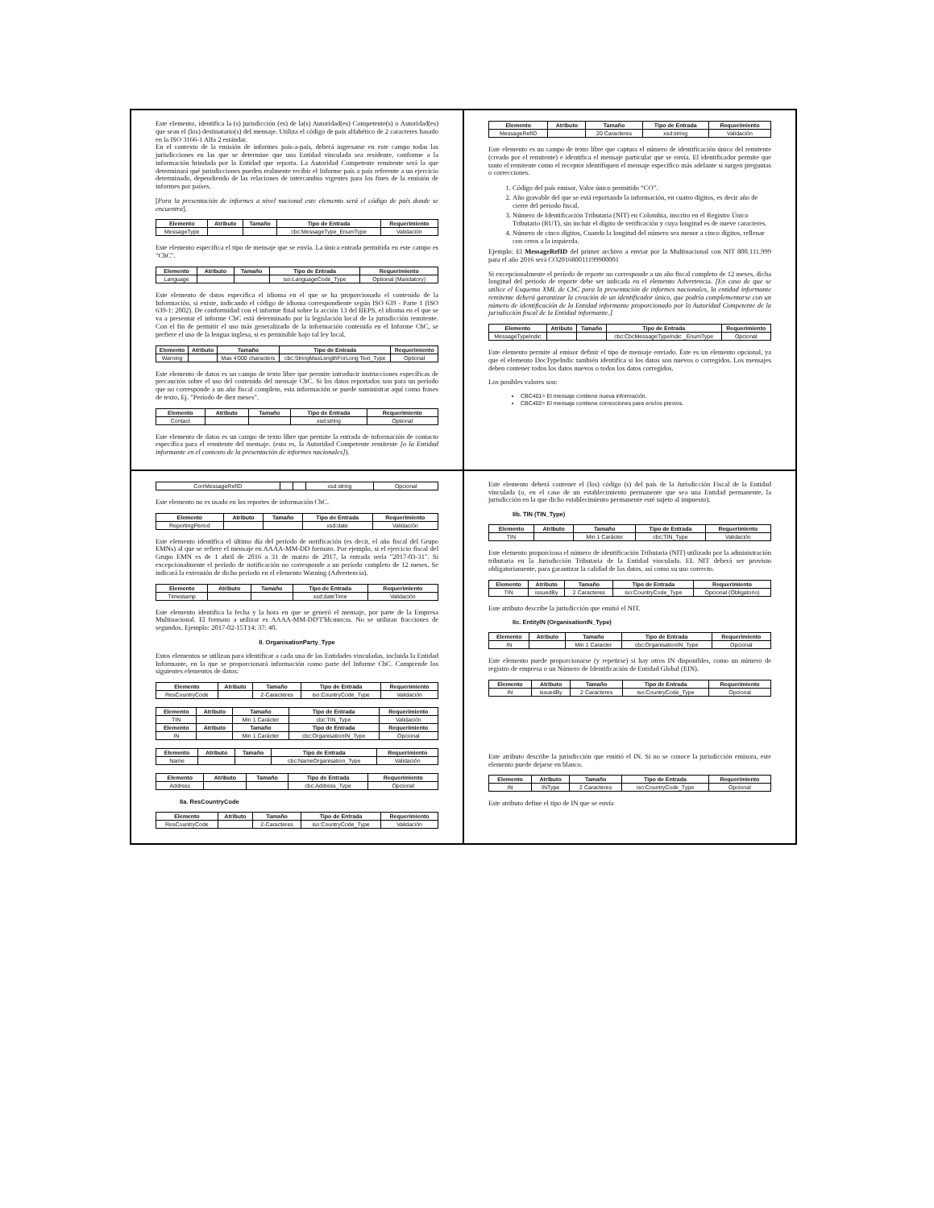Este elemento, identifica la (s) jurisdicción (es) de la(s) Autoridad(es) Competente(s) o Autoridad(es) que sean el (los) destinatario(s) del mensaje. Utiliza el código de país alfabético de 2 caracteres basado en la ISO 3166-1 Alfa 2 estándar.
En el contexto de la emisión de informes país-a-país, deberá ingresarse en este campo todas las jurisdicciones en las que se determine que una Entidad vinculada sea residente, conforme a la información brindada por la Entidad que reporta. La Autoridad Competente remitente será la que determinará qué jurisdicciones pueden realmente recibir el Informe país a país referente a un ejercicio determinado, dependiendo de las relaciones de intercambio vigentes para los fines de la emisión de informes por países.
[Para la presentación de informes a nivel nacional este elemento será el código de país donde se encuentra].
| Elemento | Atributo | Tamaño | Tipo de Entrada | Requerimiento |
| --- | --- | --- | --- | --- |
| MessageType | | | cbc:MessageType_EnumType | Validación |
Este elemento especifica el tipo de mensaje que se envía. La única entrada permitida en este campo es "CbC".
| Elemento | Atributo | Tamaño | Tipo de Entrada | Requerimiento |
| --- | --- | --- | --- | --- |
| Language | | | iso:LanguageCode_Type | Optional (Mandatory) |
Este elemento de datos especifica el idioma en el que se ha proporcionado el contenido de la Información, si existe, indicando el código de idioma correspondiente según ISO 639 - Parte 1 (ISO 639-1: 2002). De conformidad con el informe final sobre la acción 13 del BEPS, el idioma en el que se va a presentar el informe CbC está determinado por la legislación local de la jurisdicción remitente. Con el fin de permitir el uso más generalizado de la información contenida en el Informe CbC, se prefiere el uso de la lengua inglesa, si es permisible bajo tal ley local.
| Elemento | Atributo | Tamaño | Tipo de Entrada | Requerimiento |
| --- | --- | --- | --- | --- |
| Warning | | Max 4'000 characters | cbc:StringMaxLengthForLong Text_Type | Optional |
Este elemento de datos es un campo de texto libre que permite introducir instrucciones específicas de precaución sobre el uso del contenido del mensaje CbC. Si los datos reportados son para un período que no corresponde a un año fiscal completo, esta información se puede suministrar aquí como frases de texto, Ej. "Período de diez meses".
| Elemento | Atributo | Tamaño | Tipo de Entrada | Requerimiento |
| --- | --- | --- | --- | --- |
| Contact | | | xsd:string | Optional |
Este elemento de datos es un campo de texto libre que permite la entrada de información de contacto específica para el remitente del mensaje. (esto es, la Autoridad Competente remitente [o la Entidad informante en el contexto de la presentación de informes nacionales]).
| Elemento | Atributo | Tamaño | Tipo de Entrada | Requerimiento |
| --- | --- | --- | --- | --- |
| MessageRefID | | 20 Caracteres | xsd:string | Validación |
Este elemento es un campo de texto libre que captura el número de identificación único del remitente (creado por el remitente) e identifica el mensaje particular que se envía. El identificador permite que tanto el remitente como el receptor identifiquen el mensaje específico más adelante si surgen preguntas o correcciones.
1. Código del país emisor, Valor único permitido “CO”.
2. Año gravable del que se está reportando la información, en cuatro dígitos, es decir año de cierre del periodo fiscal.
3. Número de Identificación Tributaria (NIT) en Colombia, inscrito en el Registro Único Tributario (RUT), sin incluir el dígito de verificación y cuya longitud es de nueve caracteres.
4. Número de cinco dígitos, Cuando la longitud del número sea menor a cinco dígitos, rellenar con ceros a la izquierda.
Ejemplo: El MessageRefID del primer archivo a enviar por la Multinacional con NIT 800.111.999 para el año 2016 será CO201680011199900001
Si excepcionalmente el período de reporte no corresponde a un año fiscal completo de 12 meses, dicha longitud del periodo de reporte debe ser indicada en el elemento Advertencia. [En caso de que se utilice el Esquema XML de CbC para la presentación de informes nacionales, la entidad informante remitente deberá garantizar la creación de un identificador único, que podría complementarse con un número de identificación de la Entidad informante proporcionado por la Autoridad Competente de la jurisdicción fiscal de la Entidad informante.]
| Elemento | Atributo | Tamaño | Tipo de Entrada | Requerimiento |
| --- | --- | --- | --- | --- |
| MessageTypeIndic | | | cbc:CbcMessageTypeIndic _EnumType | Opcional |
Este elemento permite al emisor definir el tipo de mensaje enviado. Éste es un elemento opcional, ya que el elemento DocTypeIndic también identifica si los datos son nuevos o corregidos. Los mensajes deben contener todos los datos nuevos o todos los datos corregidos.
Los posibles valores son:
CBC401= El mensaje contiene nueva información.
CBC402= El mensaje contiene correcciones para envíos previos.
| CorrMessageRefID | | | xsd:string | Opcional |
Este elemento no es usado en los reportes de información CbC.
| Elemento | Atributo | Tamaño | Tipo de Entrada | Requerimiento |
| --- | --- | --- | --- | --- |
| ReportingPeriod | | | xsd:date | Validación |
Este elemento identifica el último día del período de notificación (es decir, el año fiscal del Grupo EMNs) al que se refiere el mensaje en AAAA-MM-DD formato. Por ejemplo, si el ejercicio fiscal del Grupo EMN es de 1 abril de 2016 a 31 de marzo de 2017, la entrada sería "2017-03-31". Si excepcionalmente el período de notificación no corresponde a un período completo de 12 meses. Se indicará la extensión de dicho periodo en el elemento Warning (Advertencia).
| Elemento | Atributo | Tamaño | Tipo de Entrada | Requerimiento |
| --- | --- | --- | --- | --- |
| Timestamp | | | xsd:dateTime | Validación |
Este elemento identifica la fecha y la hora en que se generó el mensaje, por parte de la Empresa Multinacional. El formato a utilizar es AAAA-MM-DD'T'hh:mm:ss. No se utilizan fracciones de segundos. Ejemplo: 2017-02-15T14: 37: 40.
II. OrganisationParty_Type
Estos elementos se utilizan para identificar a cada una de las Entidades vinculadas, incluida la Entidad Informante, en la que se proporcionará información como parte del Informe CbC. Comprende los siguientes elementos de datos:
| Elemento | Atributo | Tamaño | Tipo de Entrada | Requerimiento |
| --- | --- | --- | --- | --- |
| ResCountryCode | | 2-Caracteres | iso:CountryCode_Type | Validación |
| Elemento | Atributo | Tamaño | Tipo de Entrada | Requerimiento |
| --- | --- | --- | --- | --- |
| TIN | | Min 1 Carácter | cbc:TIN_Type | Validación |
| Elemento | Atributo | Tamaño | Tipo de Entrada | Requerimiento |
| IN | | Min 1 Carácter | cbc:OrganisationIN_Type | Opcional |
| Elemento | Atributo | Tamaño | Tipo de Entrada | Requerimiento |
| --- | --- | --- | --- | --- |
| Name | | | cbc:NameOrganisation_Type | Validación |
| Elemento | Atributo | Tamaño | Tipo de Entrada | Requerimiento |
| --- | --- | --- | --- | --- |
| Address | | | cbc:Address_Type | Opcional |
IIa. ResCountryCode
| Elemento | Atributo | Tamaño | Tipo de Entrada | Requerimiento |
| --- | --- | --- | --- | --- |
| ResCountryCode | | 2-Caracteres | iso:CountryCode_Type | Validación |
Este elemento deberá contener el (los) código (s) del país de la Jurisdicción Fiscal de la Entidad vinculada (o, en el caso de un establecimiento permanente que sea una Entidad permanente, la jurisdicción en la que dicho establecimiento permanente esté sujeto al impuesto).
IIb. TIN (TIN_Type)
| Elemento | Atributo | Tamaño | Tipo de Entrada | Requerimiento |
| --- | --- | --- | --- | --- |
| TIN | | Min 1 Carácter | cbc:TIN_Type | Validación |
Este elemento proporciona el número de identificación Tributaria (NIT) utilizado por la administración tributaria en la Jurisdicción Tributaria de la Entidad vinculada. EL NIT deberá ser provisto obligatoriamente, para garantizar la calidad de los datos, así como su uso correcto.
| Elemento | Atributo | Tamaño | Tipo de Entrada | Requerimiento |
| --- | --- | --- | --- | --- |
| TIN | issuedBy | 2 Caracteres | iso:CountryCode_Type | Opcional (Obligatorio) |
Este atributo describe la jurisdicción que emitió el NIT.
IIc. EntityIN (OrganisationIN_Type)
| Elemento | Atributo | Tamaño | Tipo de Entrada | Requerimiento |
| --- | --- | --- | --- | --- |
| IN | | Min 1 Caracter | cbc:OrganisationIN_Type | Opcional |
Este elemento puede proporcionarse (y repetirse) si hay otros IN disponibles, como un número de registro de empresa o un Número de Identificación de Entidad Global (EIN).
| Elemento | Atributo | Tamaño | Tipo de Entrada | Requerimiento |
| --- | --- | --- | --- | --- |
| IN | issuedBy | 2 Caracteres | iso:CountryCode_Type | Opcional |
Este atributo describe la jurisdicción que emitió el IN. Si no se conoce la jurisdicción emisora, este elemento puede dejarse en blanco.
| Elemento | Atributo | Tamaño | Tipo de Entrada | Requerimiento |
| --- | --- | --- | --- | --- |
| IN | INType | 2 Caracteres | iso:CountryCode_Type | Opcional |
Este atributo define el tipo de IN que se envía